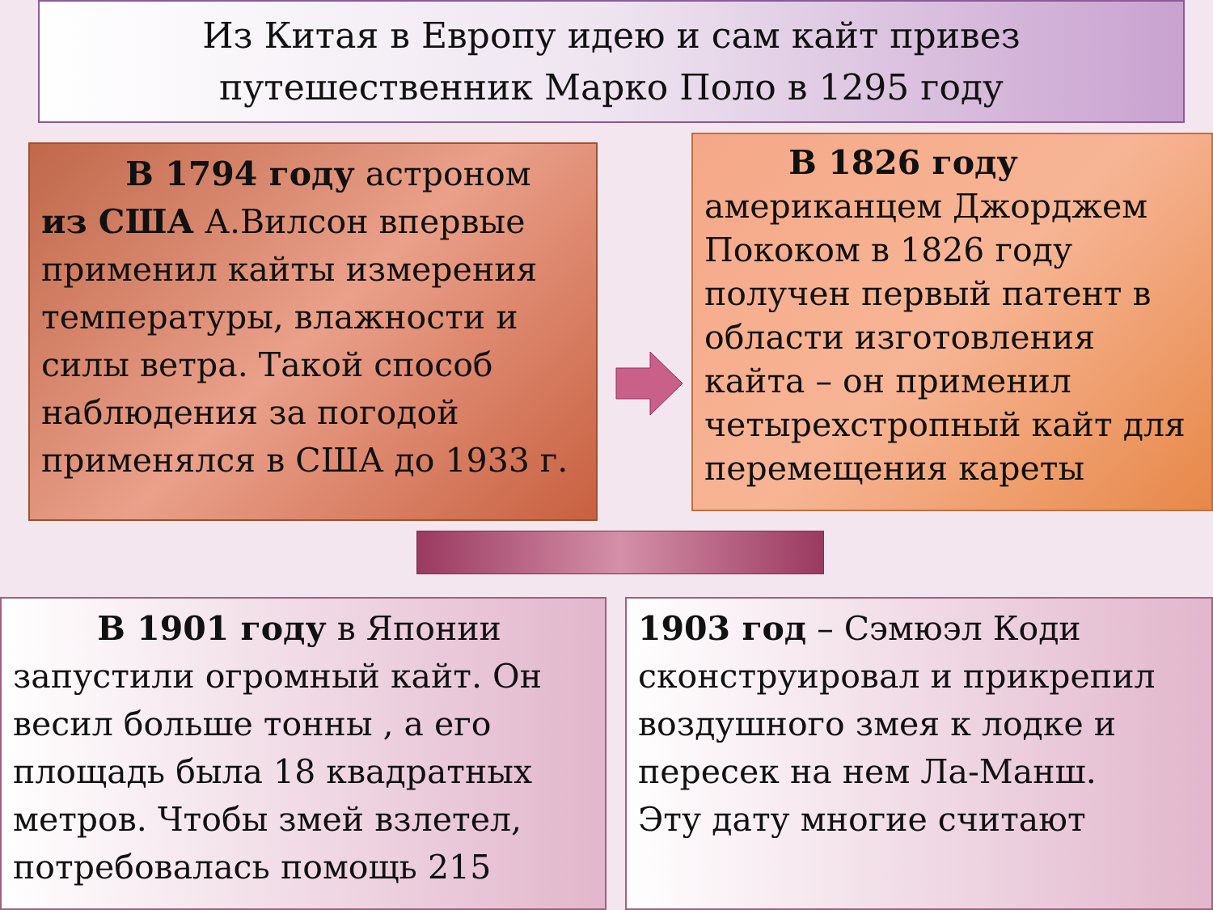Из Китая в Европу идею и сам кайт привез путешественник Марко Поло в 1295 году
В 1794 году астроном из США А.Вилсон впервые применил кайты измерения температуры, влажности и силы ветра. Такой способ наблюдения за погодой применялся в США до 1933 г.
В 1826 году американцем Джорджем Пококом в 1826 году получен первый патент в области изготовления кайта – он применил четырехстропный кайт для перемещения кареты
В 1901 году в Японии запустили огромный кайт. Он весил больше тонны , а его площадь была 18 квадратных метров. Чтобы змей взлетел, потребовалась помощь 215
1903 год – Сэмюэл Коди сконструировал и прикрепил воздушного змея к лодке и пересек на нем Ла-Манш.
Эту дату многие считают